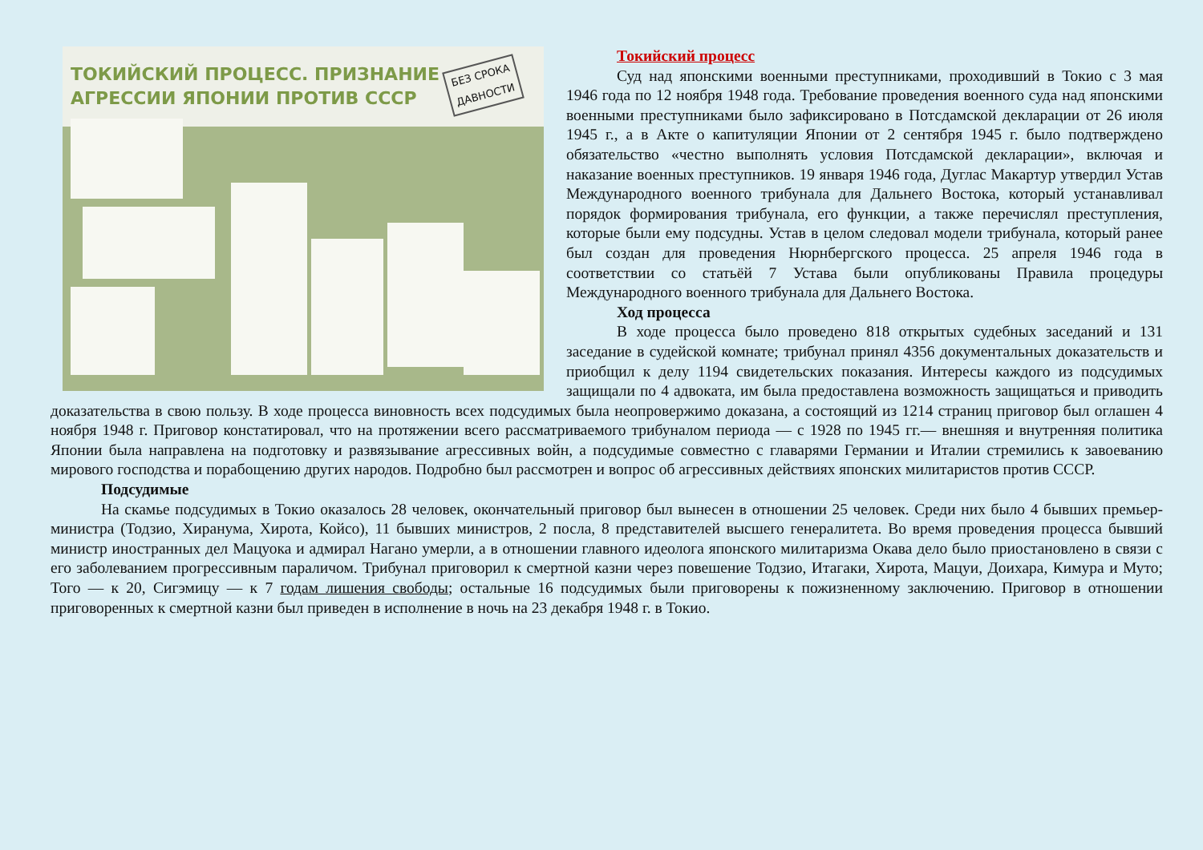ТОКИЙСКИЙ ПРОЦЕСС. ПРИЗНАНИЕ
АГРЕССИИ ЯПОНИИ ПРОТИВ СССР
БЕЗ СРОКА
ДАВНОСТИ
Токийский процесс
Суд над японскими военными преступниками, проходивший в Токио с 3 мая 1946 года по 12 ноября 1948 года. Требование проведения военного суда над японскими военными преступниками было зафиксировано в Потсдамской декларации от 26 июля 1945 г., а в Акте о капитуляции Японии от 2 сентября 1945 г. было подтверждено обязательство «честно выполнять условия Потсдамской декларации», включая и наказание военных преступников. 19 января 1946 года, Дуглас Макартур утвердил Устав Международного военного трибунала для Дальнего Востока, который устанавливал порядок формирования трибунала, его функции, а также перечислял преступления, которые были ему подсудны. Устав в целом следовал модели трибунала, который ранее был создан для проведения Нюрнбергского процесса. 25 апреля 1946 года в соответствии со статьёй 7 Устава были опубликованы Правила процедуры Международного военного трибунала для Дальнего Востока.
Ход процесса
В ходе процесса было проведено 818 открытых судебных заседаний и 131 заседание в судейской комнате; трибунал принял 4356 документальных доказательств и приобщил к делу 1194 свидетельских показания. Интересы каждого из подсудимых защищали по 4 адвоката, им была предоставлена возможность защищаться и приводить доказательства в свою пользу. В ходе процесса виновность всех подсудимых была неопровержимо доказана, а состоящий из 1214 страниц приговор был оглашен 4 ноября 1948 г. Приговор констатировал, что на протяжении всего рассматриваемого трибуналом периода — с 1928 по 1945 гг.— внешняя и внутренняя политика Японии была направлена на подготовку и развязывание агрессивных войн, а подсудимые совместно с главарями Германии и Италии стремились к завоеванию мирового господства и порабощению других народов. Подробно был рассмотрен и вопрос об агрессивных действиях японских милитаристов против СССР.
Подсудимые
На скамье подсудимых в Токио оказалось 28 человек, окончательный приговор был вынесен в отношении 25 человек. Среди них было 4 бывших премьер-министра (Тодзио, Хиранума, Хирота, Койсо), 11 бывших министров, 2 посла, 8 представителей высшего генералитета. Во время проведения процесса бывший министр иностранных дел Мацуока и адмирал Нагано умерли, а в отношении главного идеолога японского милитаризма Окава дело было приостановлено в связи с его заболеванием прогрессивным параличом. Трибунал приговорил к смертной казни через повешение Тодзио, Итагаки, Хирота, Мацуи, Доихара, Кимура и Муто; Того — к 20, Сигэмицу — к 7 годам лишения свободы; остальные 16 подсудимых были приговорены к пожизненному заключению. Приговор в отношении приговоренных к смертной казни был приведен в исполнение в ночь на 23 декабря 1948 г. в Токио.